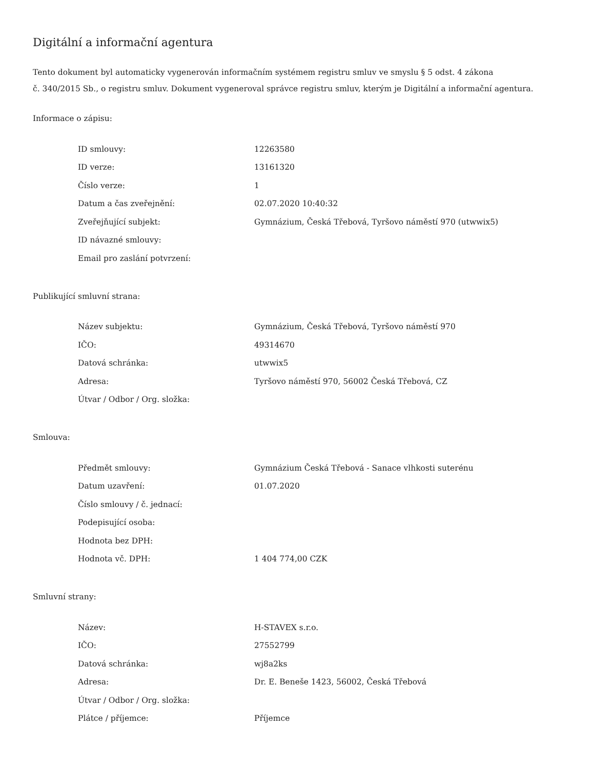Digitální a informační agentura
Tento dokument byl automaticky vygenerován informačním systémem registru smluv ve smyslu § 5 odst. 4 zákona
č. 340/2015 Sb., o registru smluv. Dokument vygeneroval správce registru smluv, kterým je Digitální a informační agentura.
Informace o zápisu:
| ID smlouvy: | 12263580 |
| ID verze: | 13161320 |
| Číslo verze: | 1 |
| Datum a čas zveřejnění: | 02.07.2020 10:40:32 |
| Zveřejňující subjekt: | Gymnázium, Česká Třebová, Tyršovo náměstí 970 (utwwix5) |
| ID návazné smlouvy: | |
| Email pro zaslání potvrzení: | |
Publikující smluvní strana:
| Název subjektu: | Gymnázium, Česká Třebová, Tyršovo náměstí 970 |
| IČO: | 49314670 |
| Datová schránka: | utwwix5 |
| Adresa: | Tyršovo náměstí 970, 56002 Česká Třebová, CZ |
| Útvar / Odbor / Org. složka: | |
Smlouva:
| Předmět smlouvy: | Gymnázium Česká Třebová - Sanace vlhkosti suterénu |
| Datum uzavření: | 01.07.2020 |
| Číslo smlouvy / č. jednací: | |
| Podepisující osoba: | |
| Hodnota bez DPH: | |
| Hodnota vč. DPH: | 1 404 774,00 CZK |
Smluvní strany:
| Název: | H-STAVEX s.r.o. |
| IČO: | 27552799 |
| Datová schránka: | wj8a2ks |
| Adresa: | Dr. E. Beneše 1423, 56002, Česká Třebová |
| Útvar / Odbor / Org. složka: | |
| Plátce / příjemce: | Příjemce |